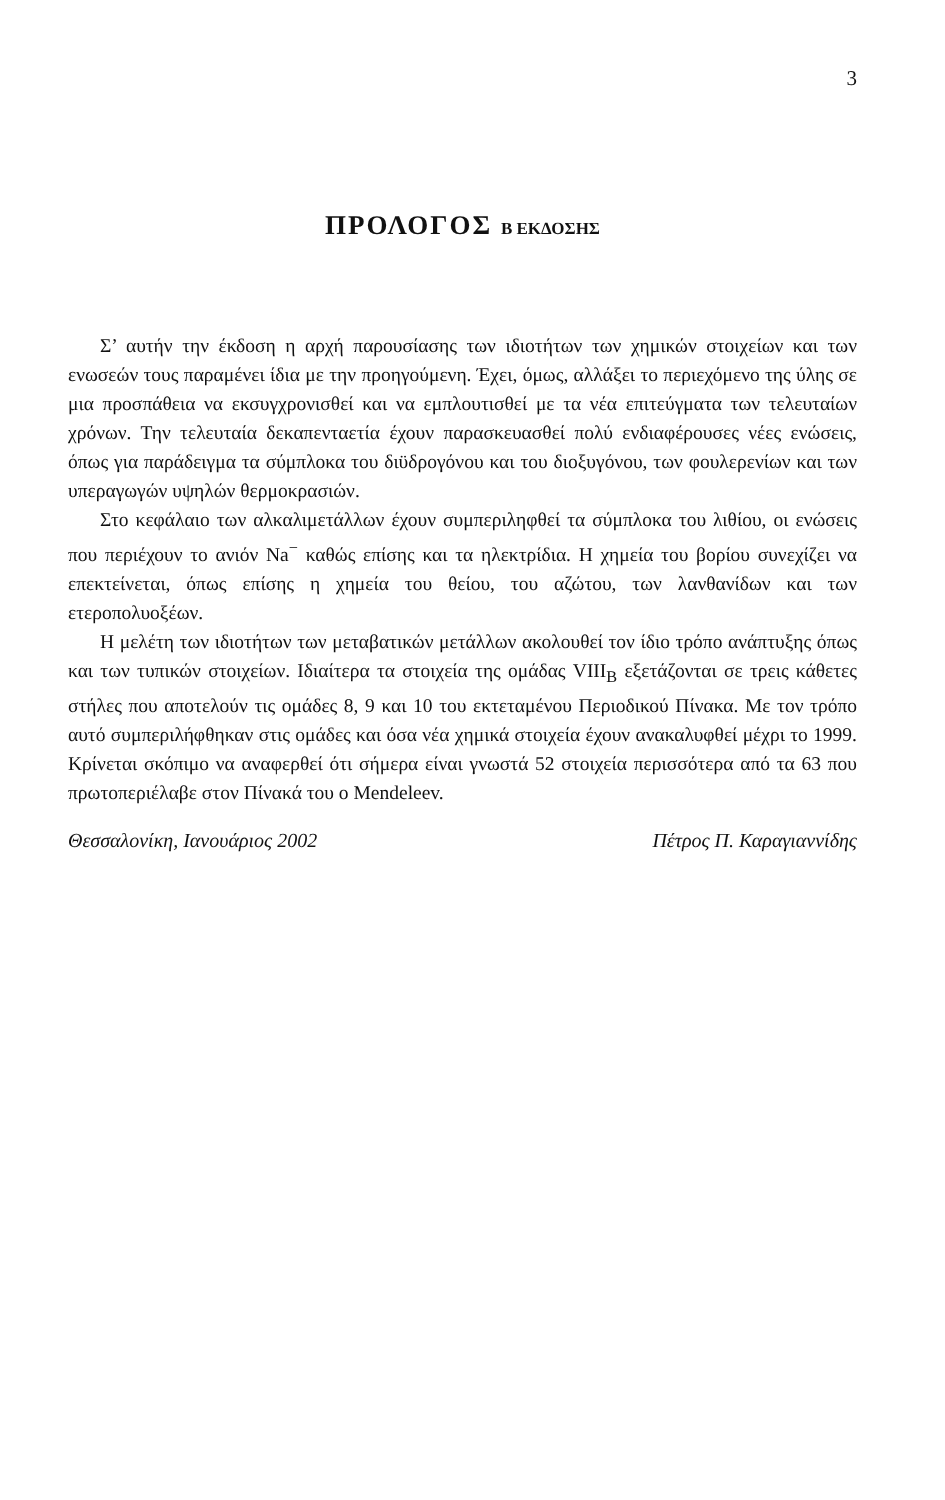3
ΠΡΟΛΟΓΟΣ Β ΕΚΔΟΣΗΣ
Σ’ αυτήν την έκδοση η αρχή παρουσίασης των ιδιοτήτων των χημικών στοιχείων και των ενωσεών τους παραμένει ίδια με την προηγούμενη. Έχει, όμως, αλλάξει το περιεχόμενο της ύλης σε μια προσπάθεια να εκσυγχρονισθεί και να εμπλουτισθεί με τα νέα επιτεύγματα των τελευταίων χρόνων. Την τελευταία δεκαπενταετία έχουν παρασκευασθεί πολύ ενδιαφέρουσες νέες ενώσεις, όπως για παράδειγμα τα σύμπλοκα του διϋδρογόνου και του διοξυγόνου, των φουλερενίων και των υπεραγωγών υψηλών θερμοκρασιών.
Στο κεφάλαιο των αλκαλιμετάλλων έχουν συμπεριληφθεί τα σύμπλοκα του λιθίου, οι ενώσεις που περιέχουν το ανιόν Na<sup>−</sup> καθώς επίσης και τα ηλεκτρίδια. Η χημεία του βορίου συνεχίζει να επεκτείνεται, όπως επίσης η χημεία του θείου, του αζώτου, των λανθανίδων και των ετεροπολυοξέων.
Η μελέτη των ιδιοτήτων των μεταβατικών μετάλλων ακολουθεί τον ίδιο τρόπο ανάπτυξης όπως και των τυπικών στοιχείων. Ιδιαίτερα τα στοιχεία της ομάδας VIII<sub>B</sub> εξετάζονται σε τρεις κάθετες στήλες που αποτελούν τις ομάδες 8, 9 και 10 του εκτεταμένου Περιοδικού Πίνακα. Με τον τρόπο αυτό συμπεριλήφθηκαν στις ομάδες και όσα νέα χημικά στοιχεία έχουν ανακαλυφθεί μέχρι το 1999. Κρίνεται σκόπιμο να αναφερθεί ότι σήμερα είναι γνωστά 52 στοιχεία περισσότερα από τα 63 που πρωτοπεριέλαβε στον Πίνακά του ο Mendeleev.
Θεσσαλονίκη, Ιανουάριος 2002 Πέτρος Π. Καραγιαννίδης